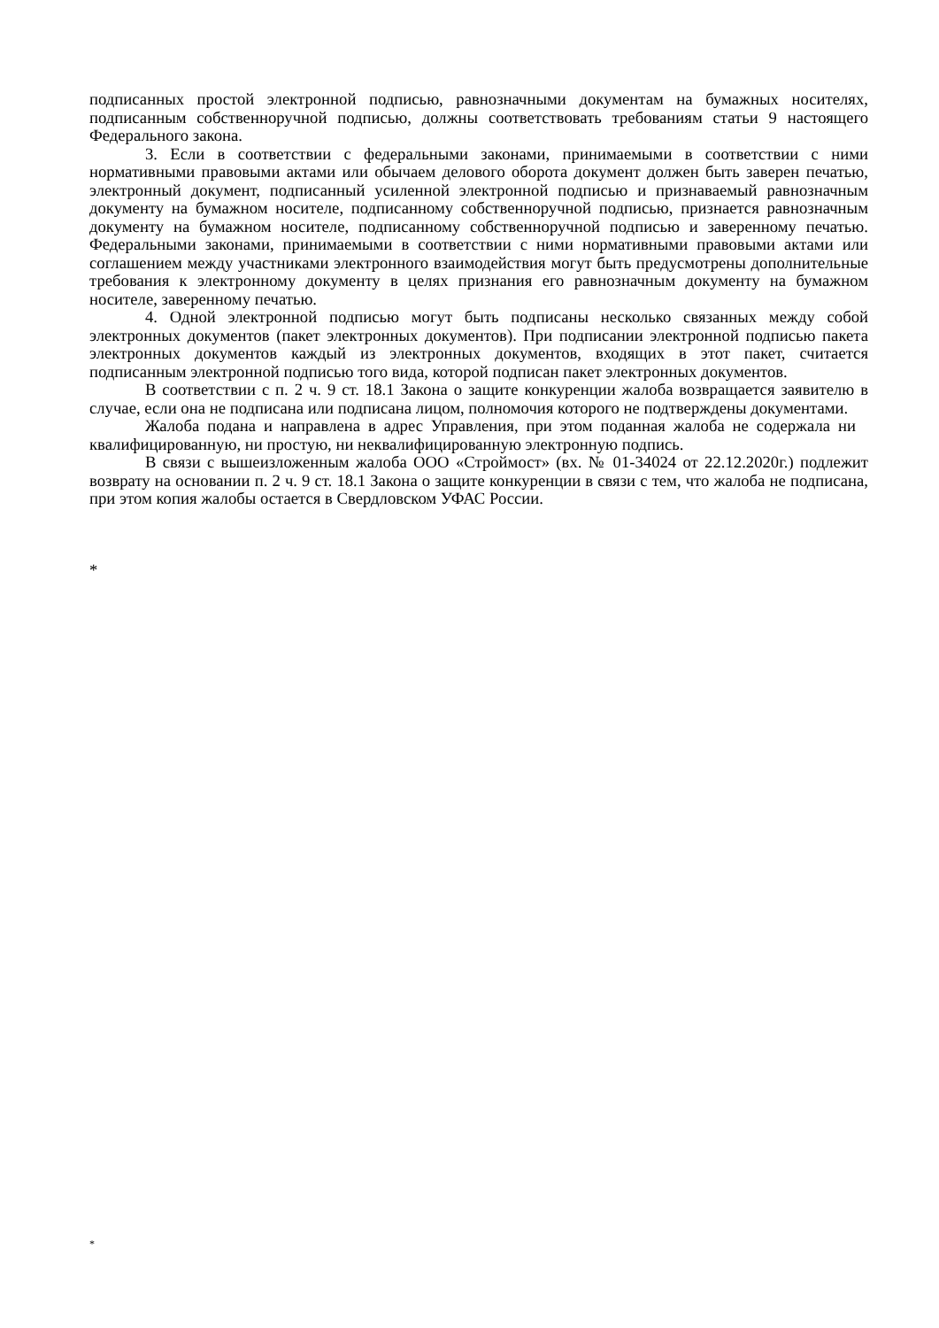подписанных простой электронной подписью, равнозначными документам на бумажных носителях, подписанным собственноручной подписью, должны соответствовать требованиям статьи 9 настоящего Федерального закона.
3. Если в соответствии с федеральными законами, принимаемыми в соответствии с ними нормативными правовыми актами или обычаем делового оборота документ должен быть заверен печатью, электронный документ, подписанный усиленной электронной подписью и признаваемый равнозначным документу на бумажном носителе, подписанному собственноручной подписью, признается равнозначным документу на бумажном носителе, подписанному собственноручной подписью и заверенному печатью. Федеральными законами, принимаемыми в соответствии с ними нормативными правовыми актами или соглашением между участниками электронного взаимодействия могут быть предусмотрены дополнительные требования к электронному документу в целях признания его равнозначным документу на бумажном носителе, заверенному печатью.
4. Одной электронной подписью могут быть подписаны несколько связанных между собой электронных документов (пакет электронных документов). При подписании электронной подписью пакета электронных документов каждый из электронных документов, входящих в этот пакет, считается подписанным электронной подписью того вида, которой подписан пакет электронных документов.
В соответствии с п. 2 ч. 9 ст. 18.1 Закона о защите конкуренции жалоба возвращается заявителю в случае, если она не подписана или подписана лицом, полномочия которого не подтверждены документами.
Жалоба подана и направлена в адрес Управления, при этом поданная жалоба не содержала ни квалифицированную, ни простую, ни неквалифицированную электронную подпись.
В связи с вышеизложенным жалоба ООО «Строймост» (вх. № 01-34024 от 22.12.2020г.) подлежит возврату на основании п. 2 ч. 9 ст. 18.1 Закона о защите конкуренции в связи с тем, что жалоба не подписана, при этом копия жалобы остается в Свердловском УФАС России.
*
*